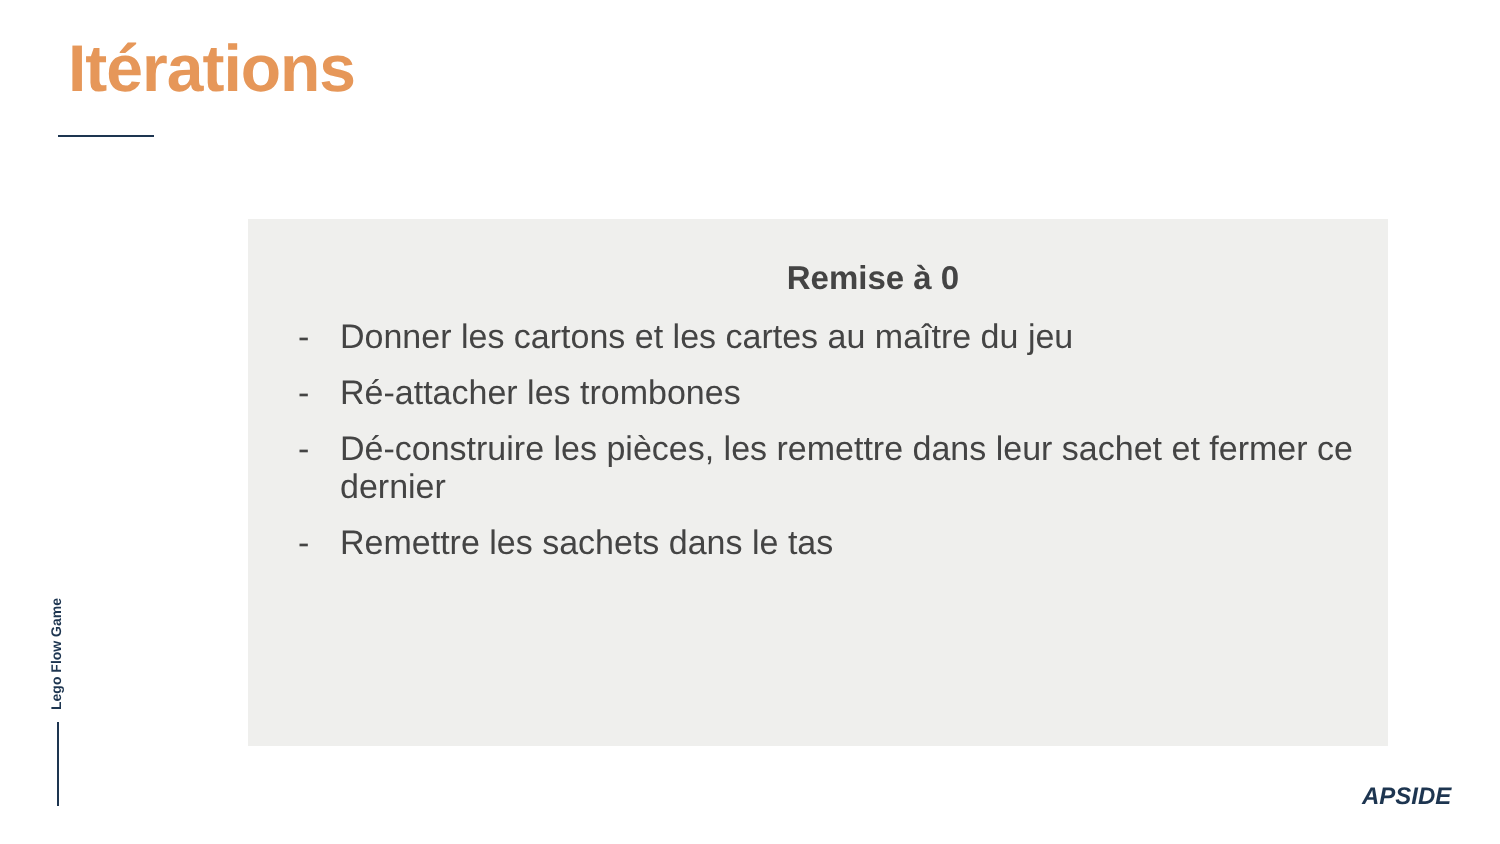Itérations
Remise à 0
- Donner les cartons et les cartes au maître du jeu
- Ré-attacher les trombones
- Dé-construire les pièces, les remettre dans leur sachet et fermer ce dernier
- Remettre les sachets dans le tas
Lego Flow Game
APSIDE